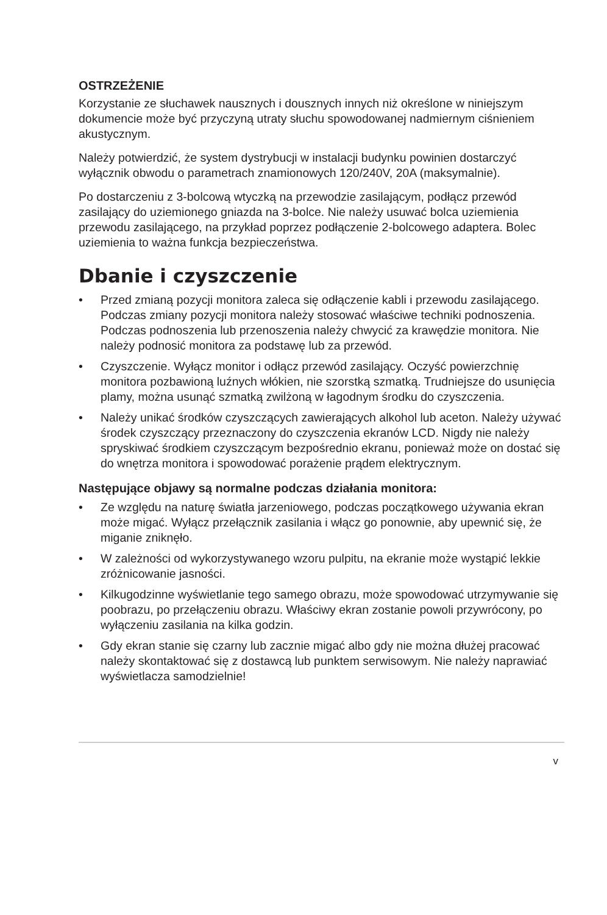OSTRZEŻENIE
Korzystanie ze słuchawek nausznych i dousznych innych niż określone w niniejszym dokumencie może być przyczyną utraty słuchu spowodowanej nadmiernym ciśnieniem akustycznym.
Należy potwierdzić, że system dystrybucji w instalacji budynku powinien dostarczyć wyłącznik obwodu o parametrach znamionowych 120/240V, 20A (maksymalnie).
Po dostarczeniu z 3-bolcową wtyczką na przewodzie zasilającym, podłącz przewód zasilający do uziemionego gniazda na 3-bolce. Nie należy usuwać bolca uziemienia przewodu zasilającego, na przykład poprzez podłączenie 2-bolcowego adaptera. Bolec uziemienia to ważna funkcja bezpieczeństwa.
Dbanie i czyszczenie
• Przed zmianą pozycji monitora zaleca się odłączenie kabli i przewodu zasilającego. Podczas zmiany pozycji monitora należy stosować właściwe techniki podnoszenia. Podczas podnoszenia lub przenoszenia należy chwycić za krawędzie monitora. Nie należy podnosić monitora za podstawę lub za przewód.
• Czyszczenie. Wyłącz monitor i odłącz przewód zasilający. Oczyść powierzchnię monitora pozbawioną luźnych włókien, nie szorstką szmatką. Trudniejsze do usunięcia plamy, można usunąć szmatką zwilżoną w łagodnym środku do czyszczenia.
• Należy unikać środków czyszczących zawierających alkohol lub aceton. Należy używać środek czyszczący przeznaczony do czyszczenia ekranów LCD. Nigdy nie należy spryskiwać środkiem czyszczącym bezpośrednio ekranu, ponieważ może on dostać się do wnętrza monitora i spowodować porażenie prądem elektrycznym.
Następujące objawy są normalne podczas działania monitora:
• Ze względu na naturę światła jarzeniowego, podczas początkowego używania ekran może migać. Wyłącz przełącznik zasilania i włącz go ponownie, aby upewnić się, że miganie zniknęło.
• W zależności od wykorzystywanego wzoru pulpitu, na ekranie może wystąpić lekkie zróżnicowanie jasności.
• Kilkugodzinne wyświetlanie tego samego obrazu, może spowodować utrzymywanie się poobrazu, po przełączeniu obrazu. Właściwy ekran zostanie powoli przywrócony, po wyłączeniu zasilania na kilka godzin.
• Gdy ekran stanie się czarny lub zacznie migać albo gdy nie można dłużej pracować należy skontaktować się z dostawcą lub punktem serwisowym. Nie należy naprawiać wyświetlacza samodzielnie!
v